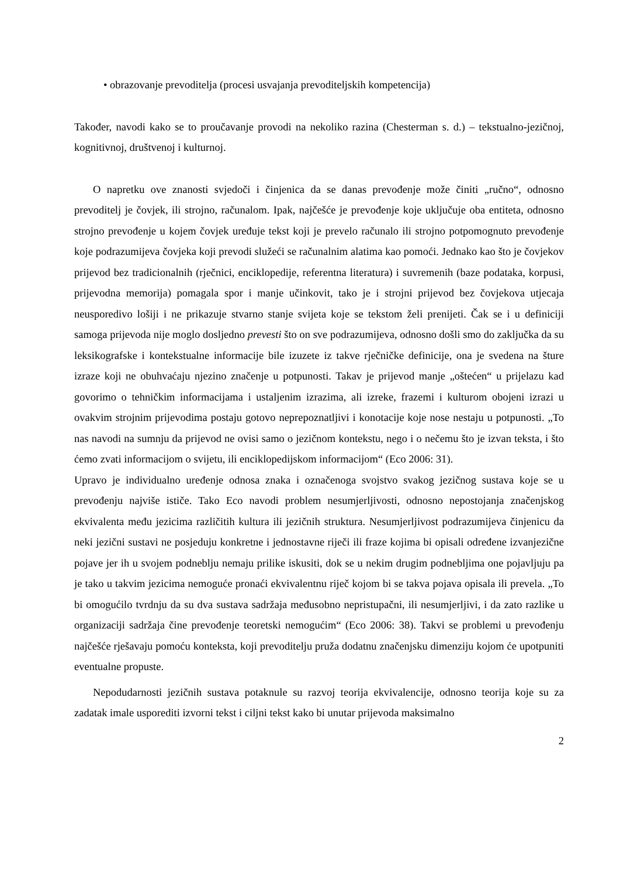• obrazovanje prevoditelja (procesi usvajanja prevoditeljskih kompetencija)
Također, navodi kako se to proučavanje provodi na nekoliko razina (Chesterman s. d.) – tekstualno-jezičnoj, kognitivnoj, društvenoj i kulturnoj.
O napretku ove znanosti svjedoči i činjenica da se danas prevođenje može činiti „ručno“, odnosno prevoditelj je čovjek, ili strojno, računalom. Ipak, najčešće je prevođenje koje uključuje oba entiteta, odnosno strojno prevođenje u kojem čovjek uređuje tekst koji je prevelo računalo ili strojno potpomognuto prevođenje koje podrazumijeva čovjeka koji prevodi služeći se računalnim alatima kao pomoći. Jednako kao što je čovjekov prijevod bez tradicionalnih (rječnici, enciklopedije, referentna literatura) i suvremenih (baze podataka, korpusi, prijevodna memorija) pomagala spor i manje učinkovit, tako je i strojni prijevod bez čovjekova utjecaja neusporedivo lošiji i ne prikazuje stvarno stanje svijeta koje se tekstom želi prenijeti. Čak se i u definiciji samoga prijevoda nije moglo dosljedno prevesti što on sve podrazumijeva, odnosno došli smo do zaključka da su leksikografske i kontekstualne informacije bile izuzete iz takve rječničke definicije, ona je svedena na šture izraze koji ne obuhvaćaju njezino značenje u potpunosti. Takav je prijevod manje „oštećen“ u prijelazu kad govorimo o tehničkim informacijama i ustaljenim izrazima, ali izreke, frazemi i kulturom obojeni izrazi u ovakvim strojnim prijevodima postaju gotovo neprepoznatljivi i konotacije koje nose nestaju u potpunosti. „To nas navodi na sumnju da prijevod ne ovisi samo o jezičnom kontekstu, nego i o nečemu što je izvan teksta, i što ćemo zvati informacijom o svijetu, ili enciklopedijskom informacijom“ (Eco 2006: 31).
Upravo je individualno uređenje odnosa znaka i označenoga svojstvo svakog jezičnog sustava koje se u prevođenju najviše ističe. Tako Eco navodi problem nesumjerljivosti, odnosno nepostojanja značenjskog ekvivalenta među jezicima različitih kultura ili jezičnih struktura. Nesumjerljivost podrazumijeva činjenicu da neki jezični sustavi ne posjeduju konkretne i jednostavne riječi ili fraze kojima bi opisali određene izvanjezične pojave jer ih u svojem podneblju nemaju prilike iskusiti, dok se u nekim drugim podnebljima one pojavljuju pa je tako u takvim jezicima nemoguće pronaći ekvivalentnu riječ kojom bi se takva pojava opisala ili prevela. „To bi omogućilo tvrdnju da su dva sustava sadržaja međusobno nepristupačni, ili nesumjerljivi, i da zato razlike u organizaciji sadržaja čine prevođenje teoretski nemogućim“ (Eco 2006: 38). Takvi se problemi u prevođenju najčešće rješavaju pomoću konteksta, koji prevoditelju pruža dodatnu značenjsku dimenziju kojom će upotpuniti eventualne propuste.
Nepodudarnosti jezičnih sustava potaknule su razvoj teorija ekvivalencije, odnosno teorija koje su za zadatak imale usporediti izvorni tekst i ciljni tekst kako bi unutar prijevoda maksimalno
2